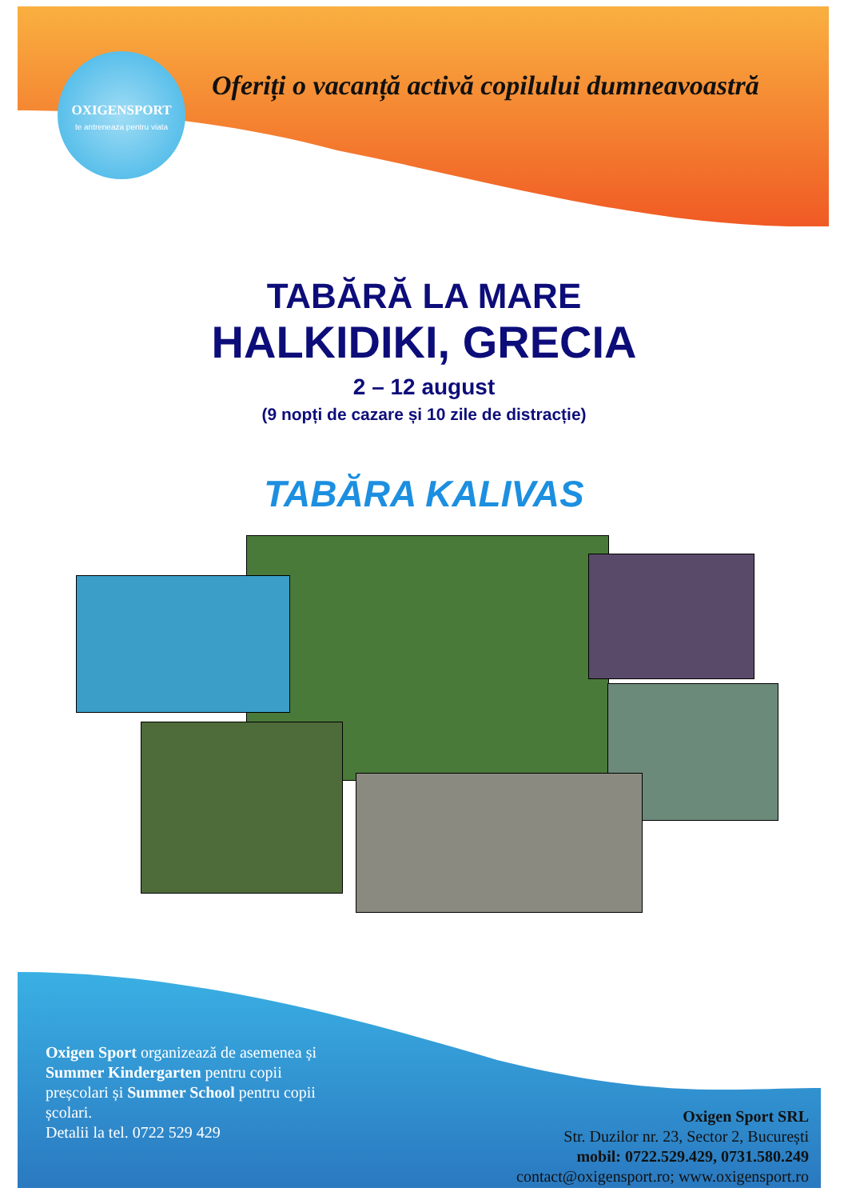OXIGENSPORT
te antreneaza pentru viata
Oferiți o vacanță activă copilului dumneavoastră
TABĂRĂ LA MARE
HALKIDIKI, GRECIA
2 – 12 august
(9 nopți de cazare și 10 zile de distracție)
TABĂRA KALIVAS
Oxigen Sport organizează de asemenea și Summer Kindergarten pentru copii preșcolari și Summer School pentru copii școlari.
Detalii la tel. 0722 529 429
Oxigen Sport SRL
Str. Duzilor nr. 23, Sector 2, București
mobil: 0722.529.429, 0731.580.249
contact@oxigensport.ro; www.oxigensport.ro